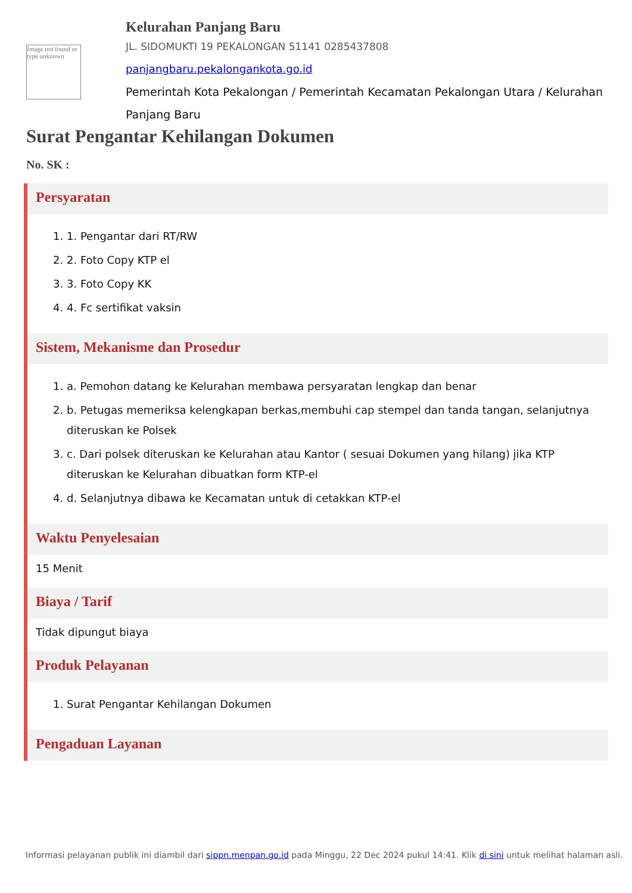Image not found or type unknown
Kelurahan Panjang Baru
JL. SIDOMUKTI 19 PEKALONGAN 51141 0285437808
panjangbaru.pekalongankota.go.id
Pemerintah Kota Pekalongan / Pemerintah Kecamatan Pekalongan Utara / Kelurahan Panjang Baru
Surat Pengantar Kehilangan Dokumen
No. SK :
Persyaratan
1. 1. Pengantar dari RT/RW
2. 2. Foto Copy KTP el
3. 3. Foto Copy KK
4. 4. Fc sertifikat vaksin
Sistem, Mekanisme dan Prosedur
1. a. Pemohon datang ke Kelurahan membawa persyaratan lengkap dan benar
2. b. Petugas memeriksa kelengkapan berkas,membuhi cap stempel dan tanda tangan, selanjutnya diteruskan ke Polsek
3. c. Dari polsek diteruskan ke Kelurahan atau Kantor ( sesuai Dokumen yang hilang) jika KTP diteruskan ke Kelurahan dibuatkan form KTP-el
4. d. Selanjutnya dibawa ke Kecamatan untuk di cetakkan KTP-el
Waktu Penyelesaian
15 Menit
Biaya / Tarif
Tidak dipungut biaya
Produk Pelayanan
1. Surat Pengantar Kehilangan Dokumen
Pengaduan Layanan
Informasi pelayanan publik ini diambil dari sippn.menpan.go.id pada Minggu, 22 Dec 2024 pukul 14:41. Klik di sini untuk melihat halaman asli.